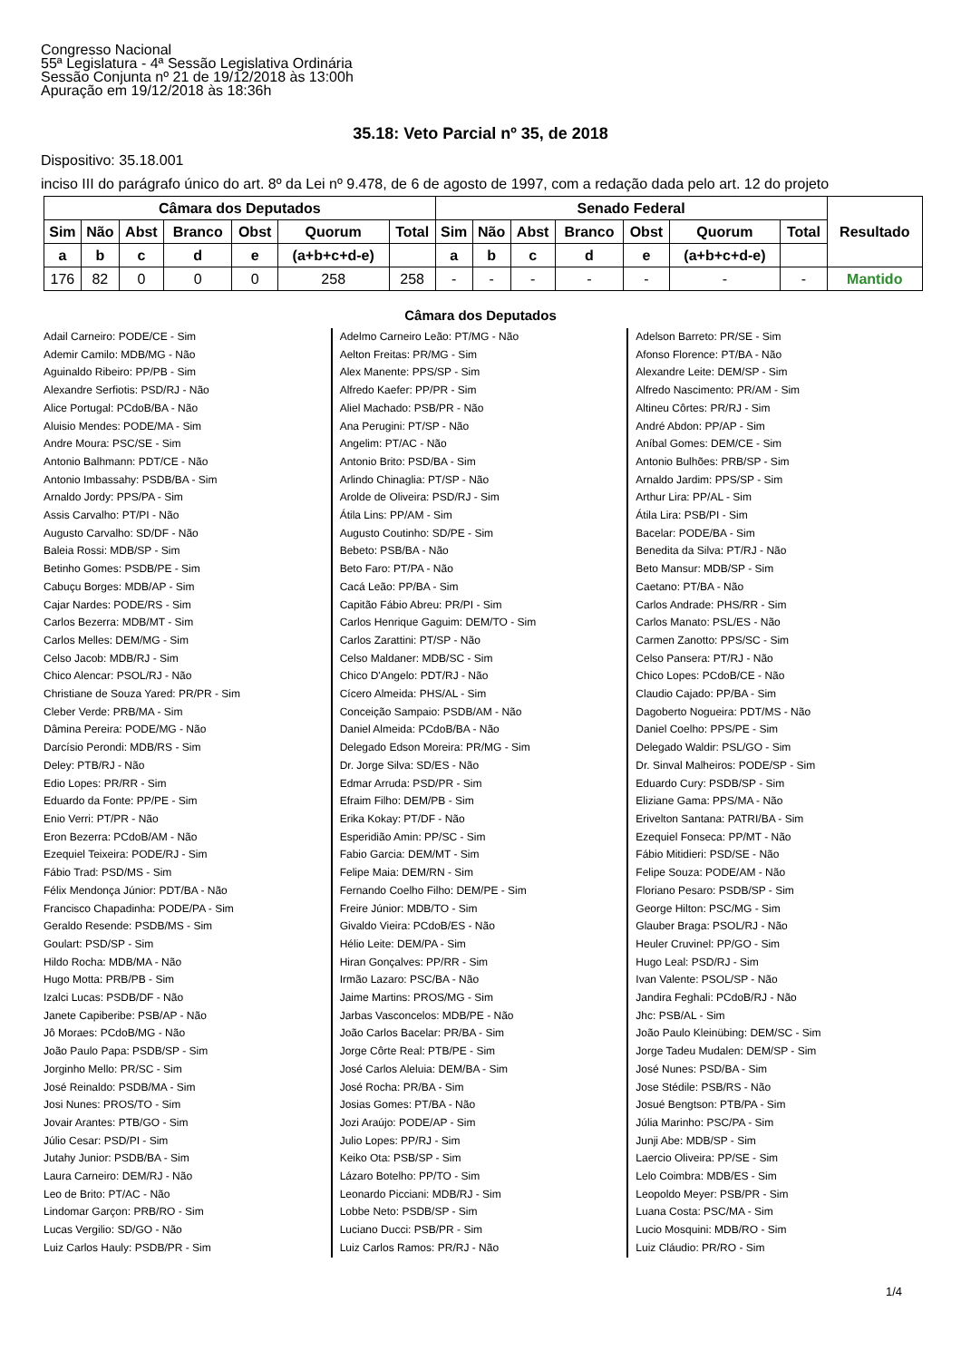Congresso Nacional
55ª Legislatura - 4ª Sessão Legislativa Ordinária
Sessão Conjunta nº 21 de 19/12/2018 às 13:00h
Apuração em 19/12/2018 às 18:36h
35.18: Veto Parcial nº 35, de 2018
Dispositivo: 35.18.001
inciso III do parágrafo único do art. 8º da Lei nº 9.478, de 6 de agosto de 1997, com a redação dada pelo art. 12 do projeto
| Câmara dos Deputados | | | | | | | Senado Federal | | | | | | | Resultado |
| --- | --- | --- | --- | --- | --- | --- | --- | --- | --- | --- | --- | --- | --- | --- |
| Sim | Não | Abst | Branco | Obst | Quorum | Total | Sim | Não | Abst | Branco | Obst | Quorum | Total | |
| a | b | c | d | e | (a+b+c+d-e) | | a | b | c | d | e | (a+b+c+d-e) | | |
| 176 | 82 | 0 | 0 | 0 | 258 | 258 | - | - | - | - | - | - | - | Mantido |
Câmara dos Deputados
Adail Carneiro: PODE/CE - Sim
Ademir Camilo: MDB/MG - Não
Aguinaldo Ribeiro: PP/PB - Sim
Alexandre Serfiotis: PSD/RJ - Não
Alice Portugal: PCdoB/BA - Não
Aluisio Mendes: PODE/MA - Sim
Andre Moura: PSC/SE - Sim
Antonio Balhmann: PDT/CE - Não
Antonio Imbassahy: PSDB/BA - Sim
Arnaldo Jordy: PPS/PA - Sim
Assis Carvalho: PT/PI - Não
Augusto Carvalho: SD/DF - Não
Baleia Rossi: MDB/SP - Sim
Betinho Gomes: PSDB/PE - Sim
Cabuçu Borges: MDB/AP - Sim
Cajar Nardes: PODE/RS - Sim
Carlos Bezerra: MDB/MT - Sim
Carlos Melles: DEM/MG - Sim
Celso Jacob: MDB/RJ - Sim
Chico Alencar: PSOL/RJ - Não
Christiane de Souza Yared: PR/PR - Sim
Cleber Verde: PRB/MA - Sim
Dâmina Pereira: PODE/MG - Não
Darcísio Perondi: MDB/RS - Sim
Deley: PTB/RJ - Não
Edio Lopes: PR/RR - Sim
Eduardo da Fonte: PP/PE - Sim
Enio Verri: PT/PR - Não
Eron Bezerra: PCdoB/AM - Não
Ezequiel Teixeira: PODE/RJ - Sim
Fábio Trad: PSD/MS - Sim
Félix Mendonça Júnior: PDT/BA - Não
Francisco Chapadinha: PODE/PA - Sim
Geraldo Resende: PSDB/MS - Sim
Goulart: PSD/SP - Sim
Hildo Rocha: MDB/MA - Não
Hugo Motta: PRB/PB - Sim
Izalci Lucas: PSDB/DF - Não
Janete Capiberibe: PSB/AP - Não
Jô Moraes: PCdoB/MG - Não
João Paulo Papa: PSDB/SP - Sim
Jorginho Mello: PR/SC - Sim
José Reinaldo: PSDB/MA - Sim
Josi Nunes: PROS/TO - Sim
Jovair Arantes: PTB/GO - Sim
Júlio Cesar: PSD/PI - Sim
Jutahy Junior: PSDB/BA - Sim
Laura Carneiro: DEM/RJ - Não
Leo de Brito: PT/AC - Não
Lindomar Garçon: PRB/RO - Sim
Lucas Vergilio: SD/GO - Não
Luiz Carlos Hauly: PSDB/PR - Sim
Adelmo Carneiro Leão: PT/MG - Não
Aelton Freitas: PR/MG - Sim
Alex Manente: PPS/SP - Sim
Alfredo Kaefer: PP/PR - Sim
Aliel Machado: PSB/PR - Não
Ana Perugini: PT/SP - Não
Angelim: PT/AC - Não
Antonio Brito: PSD/BA - Sim
Arlindo Chinaglia: PT/SP - Não
Arolde de Oliveira: PSD/RJ - Sim
Átila Lins: PP/AM - Sim
Augusto Coutinho: SD/PE - Sim
Bebeto: PSB/BA - Não
Beto Faro: PT/PA - Não
Cacá Leão: PP/BA - Sim
Capitão Fábio Abreu: PR/PI - Sim
Carlos Henrique Gaguim: DEM/TO - Sim
Carlos Zarattini: PT/SP - Não
Celso Maldaner: MDB/SC - Sim
Chico D'Angelo: PDT/RJ - Não
Cícero Almeida: PHS/AL - Sim
Conceição Sampaio: PSDB/AM - Não
Daniel Almeida: PCdoB/BA - Não
Delegado Edson Moreira: PR/MG - Sim
Dr. Jorge Silva: SD/ES - Não
Edmar Arruda: PSD/PR - Sim
Efraim Filho: DEM/PB - Sim
Erika Kokay: PT/DF - Não
Esperidião Amin: PP/SC - Sim
Fabio Garcia: DEM/MT - Sim
Felipe Maia: DEM/RN - Sim
Fernando Coelho Filho: DEM/PE - Sim
Freire Júnior: MDB/TO - Sim
Givaldo Vieira: PCdoB/ES - Não
Hélio Leite: DEM/PA - Sim
Hiran Gonçalves: PP/RR - Sim
Irmão Lazaro: PSC/BA - Não
Jaime Martins: PROS/MG - Sim
Jarbas Vasconcelos: MDB/PE - Não
João Carlos Bacelar: PR/BA - Sim
Jorge Côrte Real: PTB/PE - Sim
José Carlos Aleluia: DEM/BA - Sim
José Rocha: PR/BA - Sim
Josias Gomes: PT/BA - Não
Jozi Araújo: PODE/AP - Sim
Julio Lopes: PP/RJ - Sim
Keiko Ota: PSB/SP - Sim
Lázaro Botelho: PP/TO - Sim
Leonardo Picciani: MDB/RJ - Sim
Lobbe Neto: PSDB/SP - Sim
Luciano Ducci: PSB/PR - Sim
Luiz Carlos Ramos: PR/RJ - Não
Adelson Barreto: PR/SE - Sim
Afonso Florence: PT/BA - Não
Alexandre Leite: DEM/SP - Sim
Alfredo Nascimento: PR/AM - Sim
Altineu Côrtes: PR/RJ - Sim
André Abdon: PP/AP - Sim
Aníbal Gomes: DEM/CE - Sim
Antonio Bulhões: PRB/SP - Sim
Arnaldo Jardim: PPS/SP - Sim
Arthur Lira: PP/AL - Sim
Átila Lira: PSB/PI - Sim
Bacelar: PODE/BA - Sim
Benedita da Silva: PT/RJ - Não
Beto Mansur: MDB/SP - Sim
Caetano: PT/BA - Não
Carlos Andrade: PHS/RR - Sim
Carlos Manato: PSL/ES - Não
Carmen Zanotto: PPS/SC - Sim
Celso Pansera: PT/RJ - Não
Chico Lopes: PCdoB/CE - Não
Claudio Cajado: PP/BA - Sim
Dagoberto Nogueira: PDT/MS - Não
Daniel Coelho: PPS/PE - Sim
Delegado Waldir: PSL/GO - Sim
Dr. Sinval Malheiros: PODE/SP - Sim
Eduardo Cury: PSDB/SP - Sim
Eliziane Gama: PPS/MA - Não
Erivelton Santana: PATRI/BA - Sim
Ezequiel Fonseca: PP/MT - Não
Fábio Mitidieri: PSD/SE - Não
Felipe Souza: PODE/AM - Não
Floriano Pesaro: PSDB/SP - Sim
George Hilton: PSC/MG - Sim
Glauber Braga: PSOL/RJ - Não
Heuler Cruvinel: PP/GO - Sim
Hugo Leal: PSD/RJ - Sim
Ivan Valente: PSOL/SP - Não
Jandira Feghali: PCdoB/RJ - Não
Jhc: PSB/AL - Sim
João Paulo Kleinübing: DEM/SC - Sim
Jorge Tadeu Mudalen: DEM/SP - Sim
José Nunes: PSD/BA - Sim
Jose Stédile: PSB/RS - Não
Josué Bengtson: PTB/PA - Sim
Júlia Marinho: PSC/PA - Sim
Junji Abe: MDB/SP - Sim
Laercio Oliveira: PP/SE - Sim
Lelo Coimbra: MDB/ES - Sim
Leopoldo Meyer: PSB/PR - Sim
Luana Costa: PSC/MA - Sim
Lucio Mosquini: MDB/RO - Sim
Luiz Cláudio: PR/RO - Sim
1/4